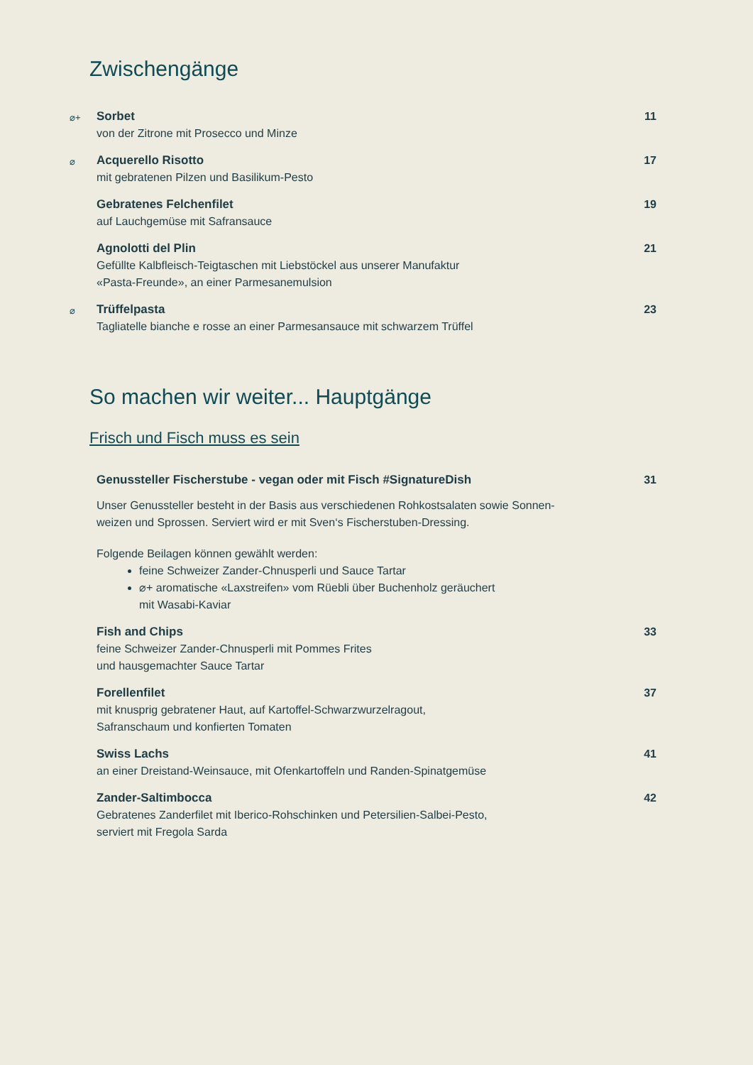Zwischengänge
⌀+
Sorbet
von der Zitrone mit Prosecco und Minze
11
⌀
Acquerello Risotto
mit gebratenen Pilzen und Basilikum-Pesto
17
Gebratenes Felchenfilet
auf Lauchgemüse mit Safransauce
19
Agnolotti del Plin
Gefüllte Kalbfleisch-Teigtaschen mit Liebstöckel aus unserer Manufaktur
«Pasta-Freunde», an einer Parmesanemulsion
21
⌀
Trüffelpasta
Tagliatelle bianche e rosse an einer Parmesansauce mit schwarzem Trüffel
23
So machen wir weiter... Hauptgänge
Frisch und Fisch muss es sein
Genussteller Fischerstube - vegan oder mit Fisch #SignatureDish
Unser Genussteller besteht in der Basis aus verschiedenen Rohkostsalaten sowie Sonnen-
weizen und Sprossen. Serviert wird er mit Sven‘s Fischerstuben-Dressing.
Folgende Beilagen können gewählt werden:
feine Schweizer Zander-Chnusperli und Sauce Tartar
⌀+ aromatische «Laxstreifen» vom Rüebli über Buchenholz geräuchert
mit Wasabi-Kaviar
31
Fish and Chips
feine Schweizer Zander-Chnusperli mit Pommes Frites
und hausgemachter Sauce Tartar
33
Forellenfilet
mit knusprig gebratener Haut, auf Kartoffel-Schwarzwurzelragout,
Safranschaum und konfierten Tomaten
37
Swiss Lachs
an einer Dreistand-Weinsauce, mit Ofenkartoffeln und Randen-Spinatgemüse
41
Zander-Saltimbocca
Gebratenes Zanderfilet mit Iberico-Rohschinken und Petersilien-Salbei-Pesto,
serviert mit Fregola Sarda
42